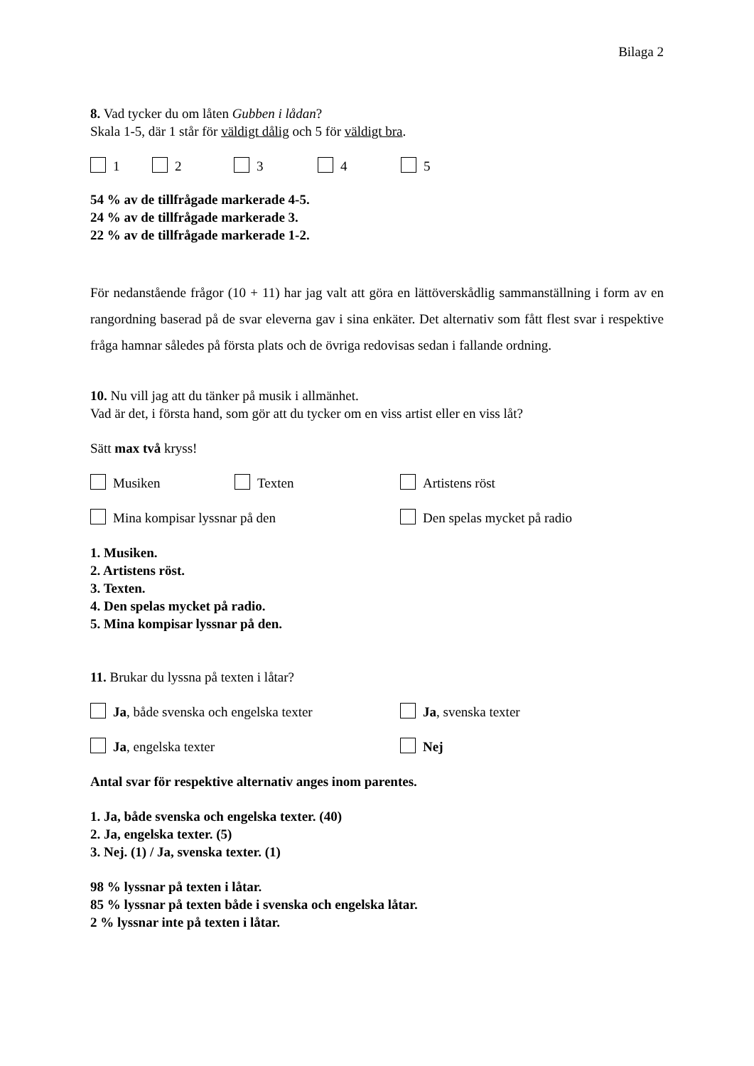Bilaga 2
8. Vad tycker du om låten Gubben i lådan?
Skala 1-5, där 1 står för väldigt dålig och 5 för väldigt bra.
1 2 3 4 5
54 % av de tillfrågade markerade 4-5.
24 % av de tillfrågade markerade 3.
22 % av de tillfrågade markerade 1-2.
För nedanstående frågor (10 + 11) har jag valt att göra en lättöverskådlig sammanställning i form av en rangordning baserad på de svar eleverna gav i sina enkäter. Det alternativ som fått flest svar i respektive fråga hamnar således på första plats och de övriga redovisas sedan i fallande ordning.
10. Nu vill jag att du tänker på musik i allmänhet.
Vad är det, i första hand, som gör att du tycker om en viss artist eller en viss låt?
Sätt max två kryss!
Musiken Texten Artistens röst
Mina kompisar lyssnar på den Den spelas mycket på radio
1. Musiken.
2. Artistens röst.
3. Texten.
4. Den spelas mycket på radio.
5. Mina kompisar lyssnar på den.
11. Brukar du lyssna på texten i låtar?
Ja, både svenska och engelska texter Ja, svenska texter
Ja, engelska texter Nej
Antal svar för respektive alternativ anges inom parentes.
1. Ja, både svenska och engelska texter. (40)
2. Ja, engelska texter. (5)
3. Nej. (1) / Ja, svenska texter. (1)
98 % lyssnar på texten i låtar.
85 % lyssnar på texten både i svenska och engelska låtar.
2 % lyssnar inte på texten i låtar.